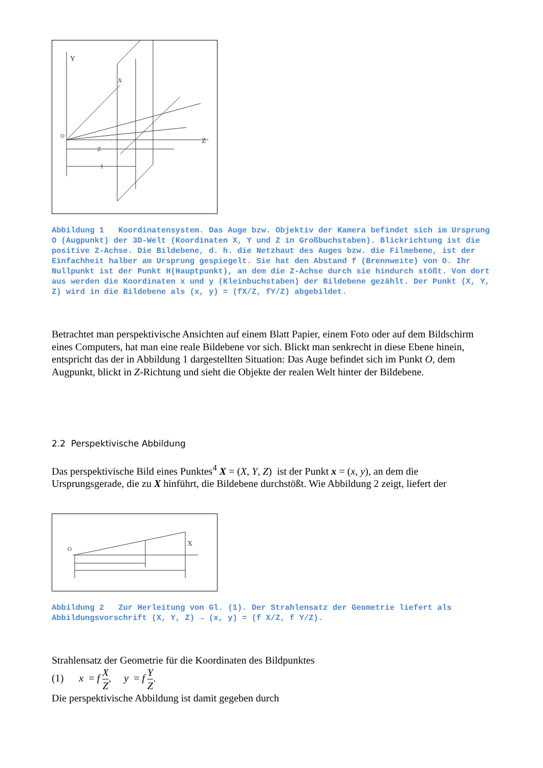Y
Z
X
Z
f
O
Abbildung 1 Koordinatensystem. Das Auge bzw. Objektiv der Kamera befindet sich im Ursprung O (Augpunkt) der 3D-Welt (Koordinaten X, Y und Z in Großbuchstaben). Blickrichtung ist die positive Z-Achse. Die Bildebene, d. h. die Netzhaut des Auges bzw. die Filmebene, ist der Einfachheit halber am Ursprung gespiegelt. Sie hat den Abstand f (Brennweite) von O. Ihr Nullpunkt ist der Punkt H(Hauptpunkt), an dem die Z-Achse durch sie hindurch stößt. Von dort aus werden die Koordinaten x und y (Kleinbuchstaben) der Bildebene gezählt. Der Punkt (X, Y, Z) wird in die Bildebene als (x, y) = (fX/Z, fY/Z) abgebildet.
Betrachtet man perspektivische Ansichten auf einem Blatt Papier, einem Foto oder auf dem Bildschirm eines Computers, hat man eine reale Bildebene vor sich. Blickt man senkrecht in diese Ebene hinein, entspricht das der in Abbildung 1 dargestellten Situation: Das Auge befindet sich im Punkt O, dem Augpunkt, blickt in Z-Richtung und sieht die Objekte der realen Welt hinter der Bildebene.
2.2 Perspektivische Abbildung
Das perspektivische Bild eines Punktes<sup>4</sup> X = (X, Y, Z) ist der Punkt x = (x, y), an dem die Ursprungsgerade, die zu X hinführt, die Bildebene durchstößt. Wie Abbildung 2 zeigt, liefert der
O
X
Abbildung 2 Zur Herleitung von Gl. (1). Der Strahlensatz der Geometrie liefert als Abbildungsvorschrift (X, Y, Z) → (x, y) = (f X/Z, f Y/Z).
Strahlensatz der Geometrie für die Koordinaten des Bildpunktes
(1) x = f X Z, y = f Y Z.
Die perspektivische Abbildung ist damit gegeben durch